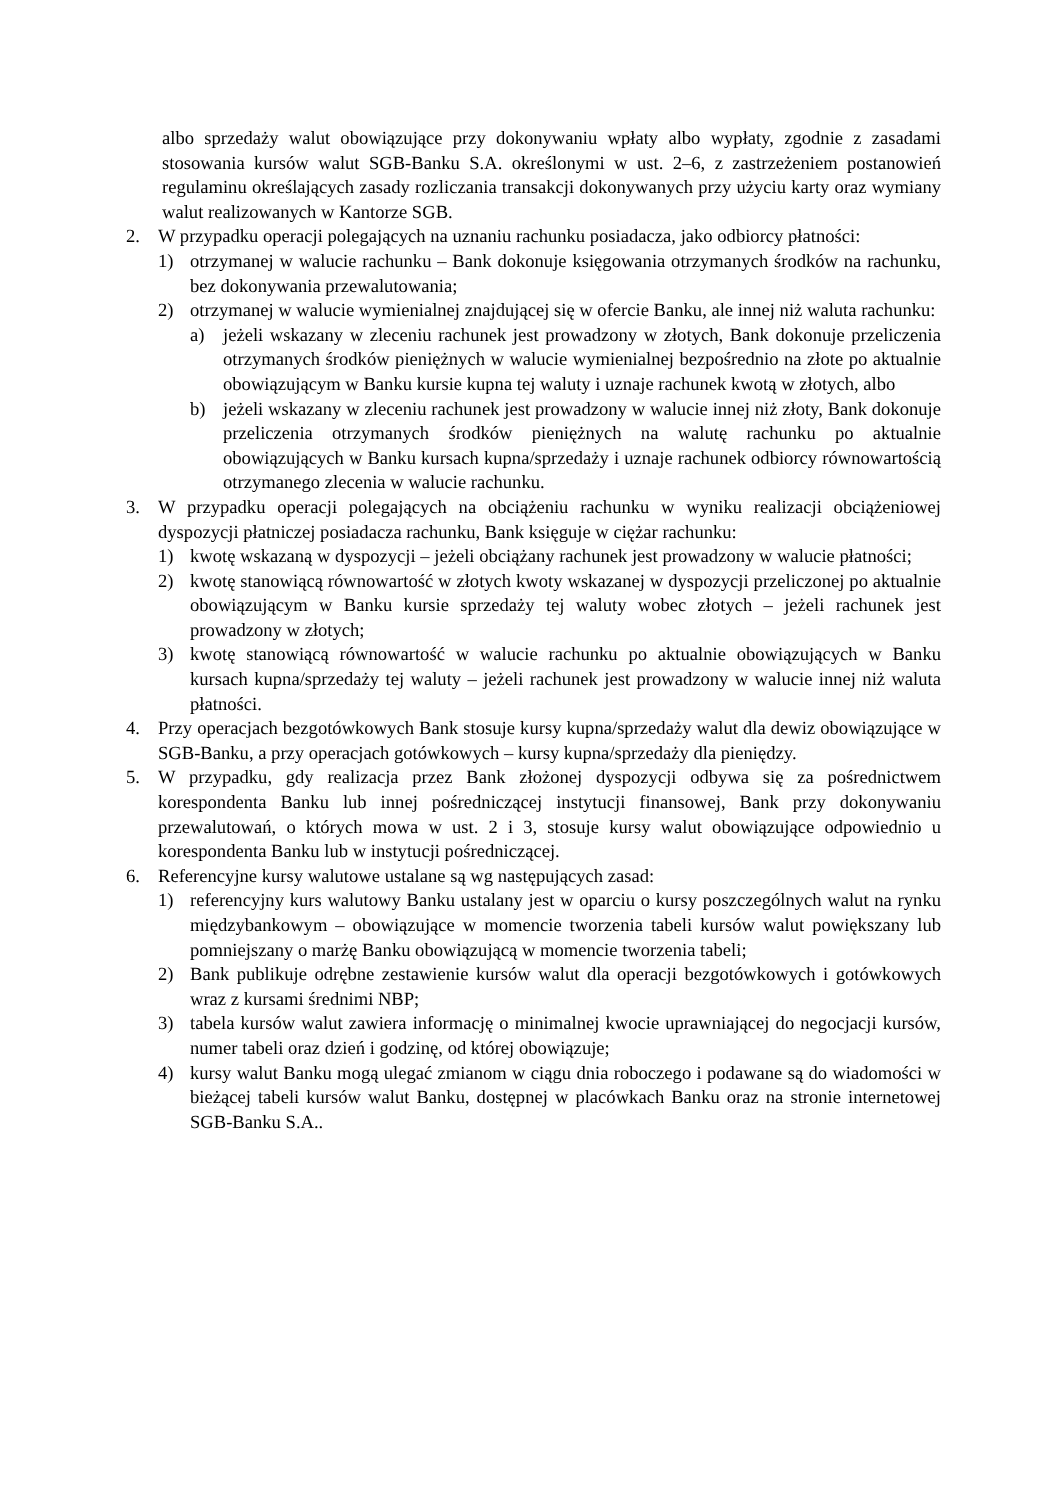albo sprzedaży walut obowiązujące przy dokonywaniu wpłaty albo wypłaty, zgodnie z zasadami stosowania kursów walut SGB-Banku S.A. określonymi w ust. 2–6, z zastrzeżeniem postanowień regulaminu określających zasady rozliczania transakcji dokonywanych przy użyciu karty oraz wymiany walut realizowanych w Kantorze SGB.
2. W przypadku operacji polegających na uznaniu rachunku posiadacza, jako odbiorcy płatności:
1) otrzymanej w walucie rachunku – Bank dokonuje księgowania otrzymanych środków na rachunku, bez dokonywania przewalutowania;
2) otrzymanej w walucie wymienialnej znajdującej się w ofercie Banku, ale innej niż waluta rachunku:
a) jeżeli wskazany w zleceniu rachunek jest prowadzony w złotych, Bank dokonuje przeliczenia otrzymanych środków pieniężnych w walucie wymienialnej bezpośrednio na złote po aktualnie obowiązującym w Banku kursie kupna tej waluty i uznaje rachunek kwotą w złotych, albo
b) jeżeli wskazany w zleceniu rachunek jest prowadzony w walucie innej niż złoty, Bank dokonuje przeliczenia otrzymanych środków pieniężnych na walutę rachunku po aktualnie obowiązujących w Banku kursach kupna/sprzedaży i uznaje rachunek odbiorcy równowartością otrzymanego zlecenia w walucie rachunku.
3. W przypadku operacji polegających na obciążeniu rachunku w wyniku realizacji obciążeniowej dyspozycji płatniczej posiadacza rachunku, Bank księguje w ciężar rachunku:
1) kwotę wskazaną w dyspozycji – jeżeli obciążany rachunek jest prowadzony w walucie płatności;
2) kwotę stanowiącą równowartość w złotych kwoty wskazanej w dyspozycji przeliczonej po aktualnie obowiązującym w Banku kursie sprzedaży tej waluty wobec złotych – jeżeli rachunek jest prowadzony w złotych;
3) kwotę stanowiącą równowartość w walucie rachunku po aktualnie obowiązujących w Banku kursach kupna/sprzedaży tej waluty – jeżeli rachunek jest prowadzony w walucie innej niż waluta płatności.
4. Przy operacjach bezgotówkowych Bank stosuje kursy kupna/sprzedaży walut dla dewiz obowiązujące w SGB-Banku, a przy operacjach gotówkowych – kursy kupna/sprzedaży dla pieniędzy.
5. W przypadku, gdy realizacja przez Bank złożonej dyspozycji odbywa się za pośrednictwem korespondenta Banku lub innej pośredniczącej instytucji finansowej, Bank przy dokonywaniu przewalutowań, o których mowa w ust. 2 i 3, stosuje kursy walut obowiązujące odpowiednio u korespondenta Banku lub w instytucji pośredniczącej.
6. Referencyjne kursy walutowe ustalane są wg następujących zasad:
1) referencyjny kurs walutowy Banku ustalany jest w oparciu o kursy poszczególnych walut na rynku międzybankowym – obowiązujące w momencie tworzenia tabeli kursów walut powiększany lub pomniejszany o marżę Banku obowiązującą w momencie tworzenia tabeli;
2) Bank publikuje odrębne zestawienie kursów walut dla operacji bezgotówkowych i gotówkowych wraz z kursami średnimi NBP;
3) tabela kursów walut zawiera informację o minimalnej kwocie uprawniającej do negocjacji kursów, numer tabeli oraz dzień i godzinę, od której obowiązuje;
4) kursy walut Banku mogą ulegać zmianom w ciągu dnia roboczego i podawane są do wiadomości w bieżącej tabeli kursów walut Banku, dostępnej w placówkach Banku oraz na stronie internetowej SGB-Banku S.A..